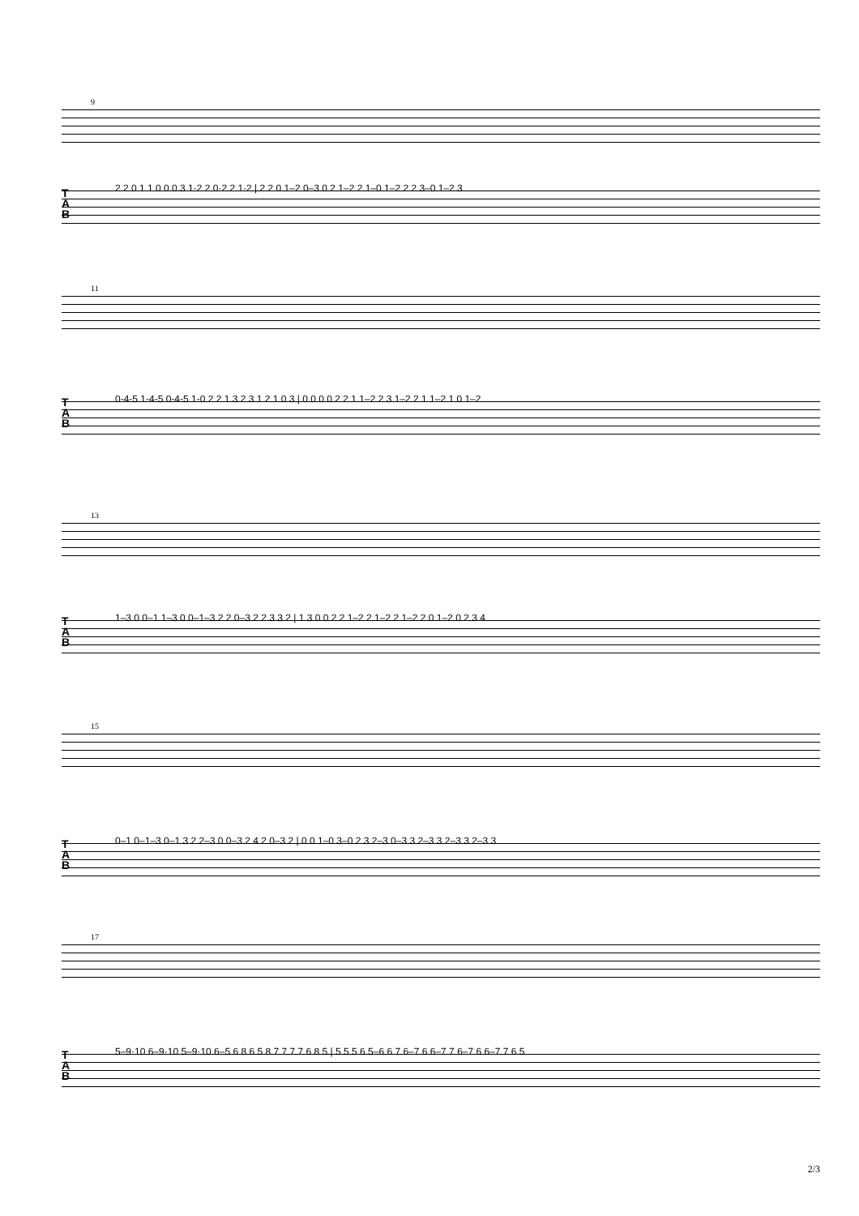9
T
A
B
2 2 0 1 1 0 0 0.3 1·2 2 0·2 2 1·2 | 2 2 0 1–2 0–3 0 2 1–2 2 1–0 1–2 2 2 3–0 1–2 3
11
T
A
B
0-4-5 1-4-5 0-4-5 1-0 2 2 1 3 2 3 1 2 1 0 3 | 0 0 0 0 2 2 1 1–2 2 3 1–2 2 1 1–2 1 0 1–2
13
T
A
B
1–3 0 0–1 1–3 0 0–1–3 2 2 0–3 2 2 3 3 2 | 1 3 0 0 2 2 1–2 2 1–2 2 1–2 2 0 1–2 0 2 3 4
15
T
A
B
0–1 0–1–3 0–1 3 2 2–3 0 0–3 2 4 2 0–3 2 | 0 0 1–0 3–0 2 3 2–3 0–3 3 2–3 3 2–3 3 2–3 3
17
T
A
B
5–9·10 6–9·10 5–9·10 6–5 6 8 6 5 8 7 7 7 7 6 8 5 | 5 5 5 6 5–6 6 7 6–7 6 6–7 7 6–7 6 6–7 7 6 5
2/3